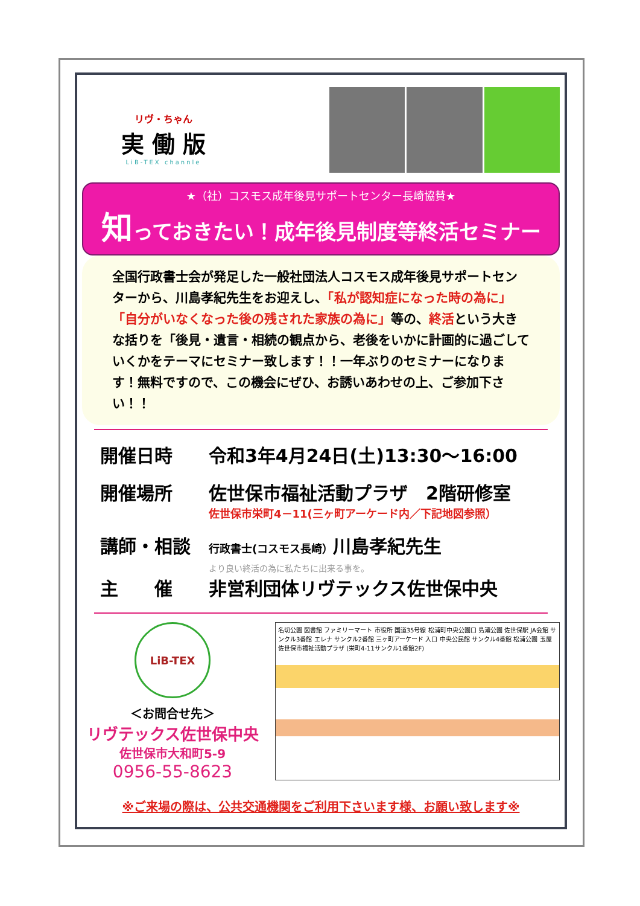リヴ・ちゃん
実 働 版
LiB-TEX channle
★（社）コスモス成年後見サポートセンター長崎協賛★
知っておきたい！成年後見制度等終活セミナー
全国行政書士会が発足した一般社団法人コスモス成年後見サポートセンターから、川島孝紀先生をお迎えし、「私が認知症になった時の為に」「自分がいなくなった後の残された家族の為に」等の、終活という大きな括りを「後見・遺言・相続の観点から、老後をいかに計画的に過ごしていくかをテーマにセミナー致します！！一年ぶりのセミナーになります！無料ですので、この機会にぜひ、お誘いあわせの上、ご参加下さい！！
開催日時 令和3年4月24日(土)13:30～16:00
開催場所 佐世保市福祉活動プラザ　2階研修室
佐世保市栄町4－11(三ヶ町アーケード内／下記地図参照）
講師・相談
行政書士(コスモス長崎）川島孝紀先生
より良い終活の為に私たちに出来る事を。
主　　催 非営利団体リヴテックス佐世保中央
LiB-TEX
＜お問合せ先＞
リヴテックス佐世保中央
佐世保市大和町5-9
0956-55-8623
名切公園 図書館 ファミリーマート 市役所 国道35号線 松浦町中央公園口 島瀬公園 佐世保駅 JA会館 サンクル3番館 エレナ サンクル2番館 三ヶ町アーケード 入口 中央公民館 サンクル4番館 松浦公園 玉屋 佐世保市福祉活動プラザ (栄町4-11サンクル1番館2F)
※ご来場の際は、公共交通機関をご利用下さいます様、お願い致します※